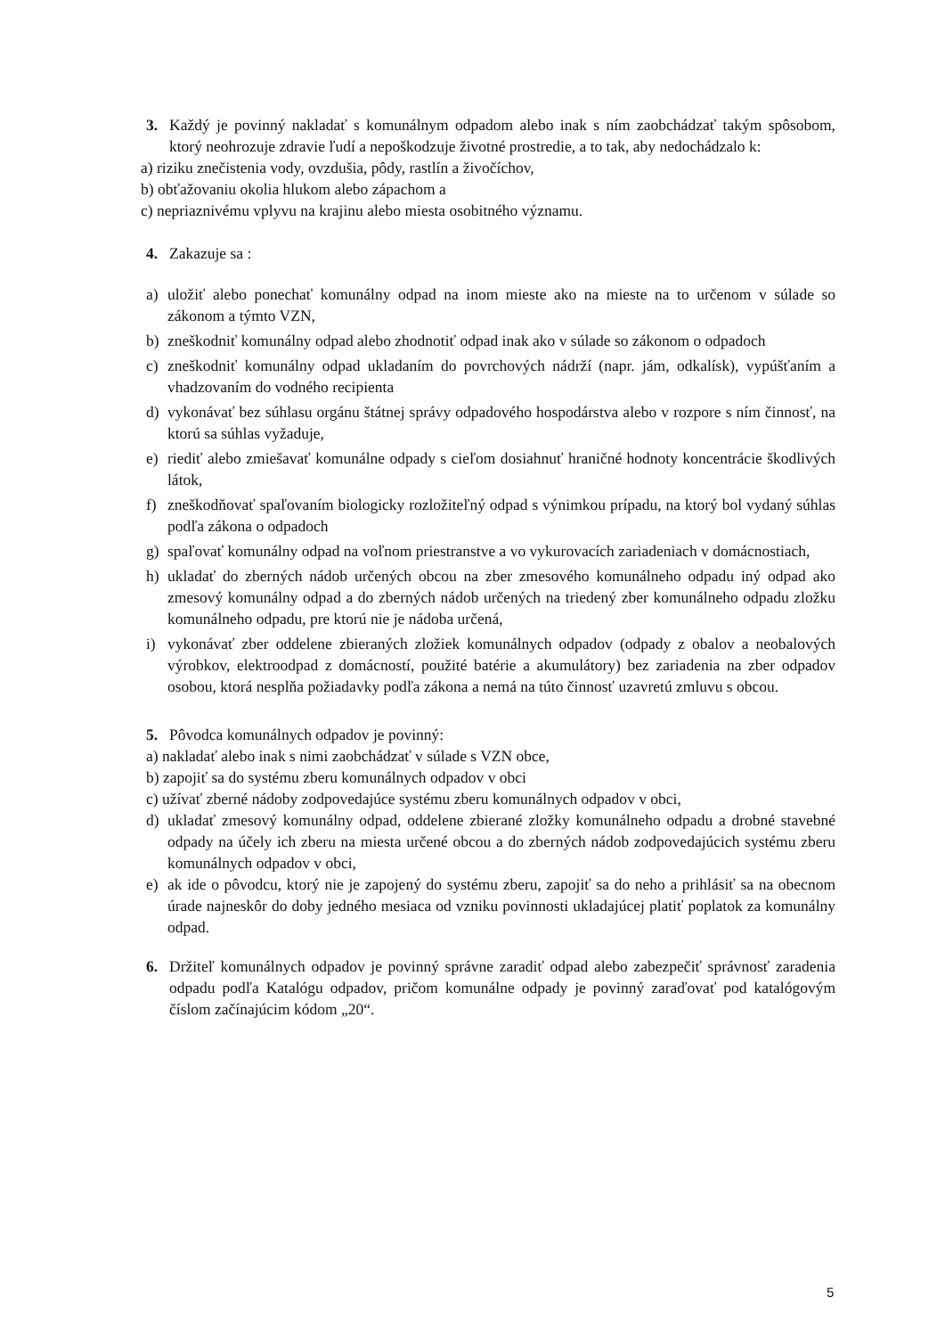3. Každý je povinný nakladať s komunálnym odpadom alebo inak s ním zaobchádzať takým spôsobom, ktorý neohrozuje zdravie ľudí a nepoškodzuje životné prostredie, a to tak, aby nedochádzalo k:
a) riziku znečistenia vody, ovzdušia, pôdy, rastlín a živočíchov,
b) obťažovaniu okolia hlukom alebo zápachom a
c) nepriaznivému vplyvu na krajinu alebo miesta osobitného významu.
4. Zakazuje sa :
a) uložiť alebo ponechať komunálny odpad na inom mieste ako na mieste na to určenom v súlade so zákonom a týmto VZN,
b) zneškodniť komunálny odpad alebo zhodnotiť odpad inak ako v súlade so zákonom o odpadoch
c) zneškodniť komunálny odpad ukladaním do povrchových nádrží (napr. jám, odkalísk), vypúšťaním a vhadzovaním do vodného recipienta
d) vykonávať bez súhlasu orgánu štátnej správy odpadového hospodárstva alebo v rozpore s ním činnosť, na ktorú sa súhlas vyžaduje,
e) riediť alebo zmiešavať komunálne odpady s cieľom dosiahnuť hraničné hodnoty koncentrácie škodlivých látok,
f) zneškodňovať spaľovaním biologicky rozložiteľný odpad s výnimkou prípadu, na ktorý bol vydaný súhlas podľa zákona o odpadoch
g) spaľovať komunálny odpad na voľnom priestranstve a vo vykurovacích zariadeniach v domácnostiach,
h) ukladať do zberných nádob určených obcou na zber zmesového komunálneho odpadu iný odpad ako zmesový komunálny odpad a do zberných nádob určených na triedený zber komunálneho odpadu zložku komunálneho odpadu, pre ktorú nie je nádoba určená,
i) vykonávať zber oddelene zbieraných zložiek komunálnych odpadov (odpady z obalov a neobalových výrobkov, elektroodpad z domácností, použité batérie a akumulátory) bez zariadenia na zber odpadov osobou, ktorá nesplňa požiadavky podľa zákona a nemá na túto činnosť uzavretú zmluvu s obcou.
5. Pôvodca komunálnych odpadov je povinný:
a) nakladať alebo inak s nimi zaobchádzať v súlade s VZN obce,
b) zapojiť sa do systému zberu komunálnych odpadov v obci
c) užívať zberné nádoby zodpovedajúce systému zberu komunálnych odpadov v obci,
d) ukladať zmesový komunálny odpad, oddelene zbierané zložky komunálneho odpadu a drobné stavebné odpady na účely ich zberu na miesta určené obcou a do zberných nádob zodpovedajúcich systému zberu komunálnych odpadov v obci,
e) ak ide o pôvodcu, ktorý nie je zapojený do systému zberu, zapojiť sa do neho a prihlásiť sa na obecnom úrade najneskôr do doby jedného mesiaca od vzniku povinnosti ukladajúcej platiť poplatok za komunálny odpad.
6. Držiteľ komunálnych odpadov je povinný správne zaradiť odpad alebo zabezpečiť správnosť zaradenia odpadu podľa Katalógu odpadov, pričom komunálne odpady je povinný zaraďovať pod katalógovým číslom začínajúcim kódom „20“.
5